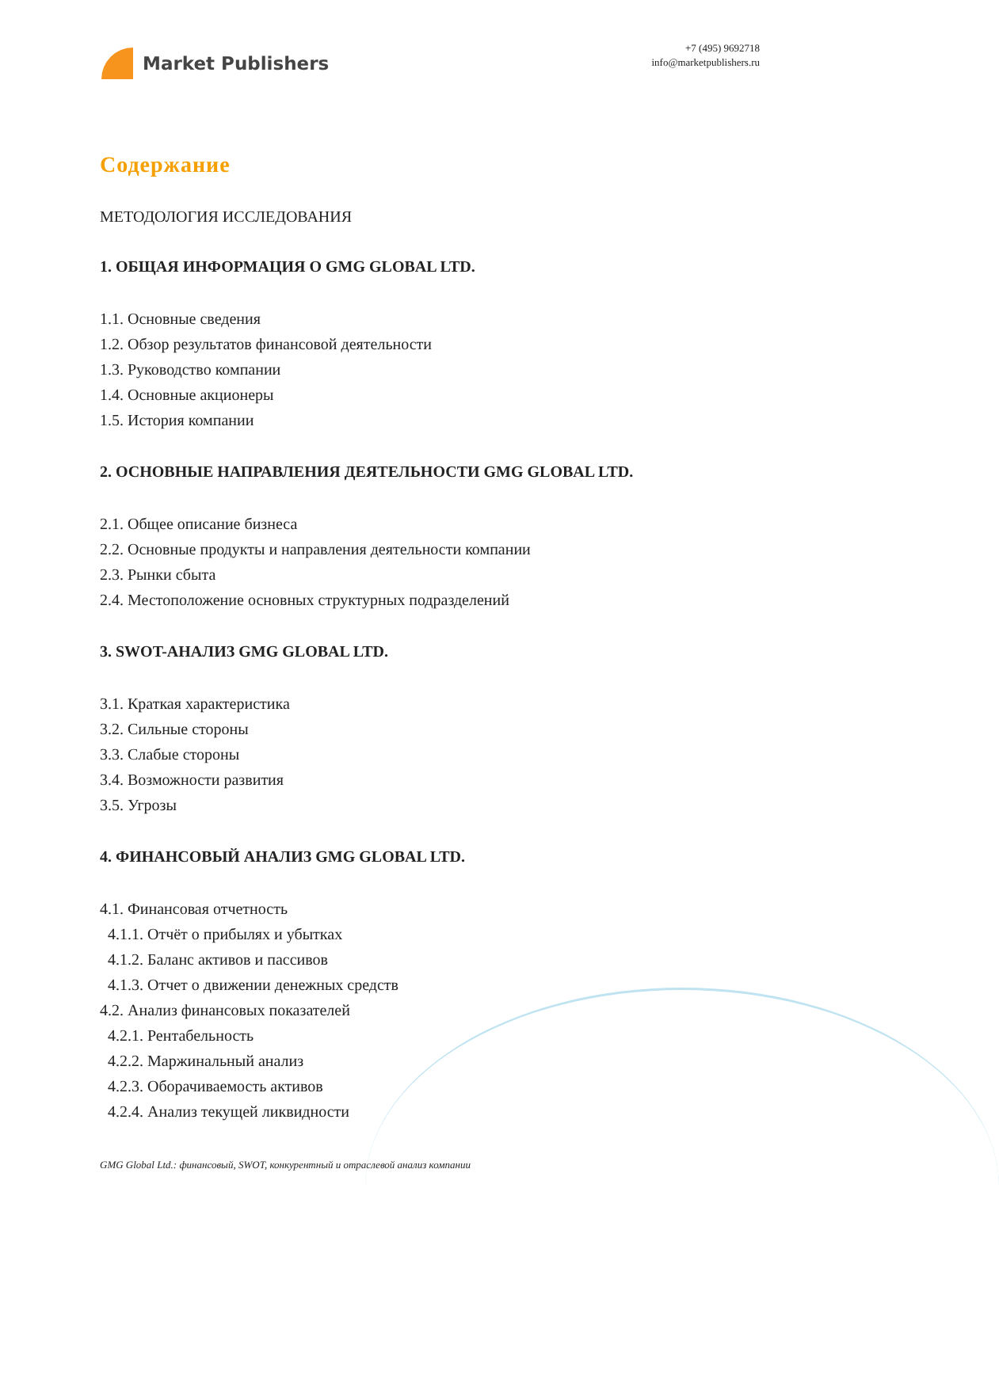Market Publishers
+7 (495) 9692718
info@marketpublishers.ru
Содержание
МЕТОДОЛОГИЯ ИССЛЕДОВАНИЯ
1. ОБЩАЯ ИНФОРМАЦИЯ О GMG GLOBAL LTD.
1.1. Основные сведения
1.2. Обзор результатов финансовой деятельности
1.3. Руководство компании
1.4. Основные акционеры
1.5. История компании
2. ОСНОВНЫЕ НАПРАВЛЕНИЯ ДЕЯТЕЛЬНОСТИ GMG GLOBAL LTD.
2.1. Общее описание бизнеса
2.2. Основные продукты и направления деятельности компании
2.3. Рынки сбыта
2.4. Местоположение основных структурных подразделений
3. SWOT-АНАЛИЗ GMG GLOBAL LTD.
3.1. Краткая характеристика
3.2. Сильные стороны
3.3. Слабые стороны
3.4. Возможности развития
3.5. Угрозы
4. ФИНАНСОВЫЙ АНАЛИЗ GMG GLOBAL LTD.
4.1. Финансовая отчетность
4.1.1. Отчёт о прибылях и убытках
4.1.2. Баланс активов и пассивов
4.1.3. Отчет о движении денежных средств
4.2. Анализ финансовых показателей
4.2.1. Рентабельность
4.2.2. Маржинальный анализ
4.2.3. Оборачиваемость активов
4.2.4. Анализ текущей ликвидности
GMG Global Ltd.: финансовый, SWOT, конкурентный и отраслевой анализ компании